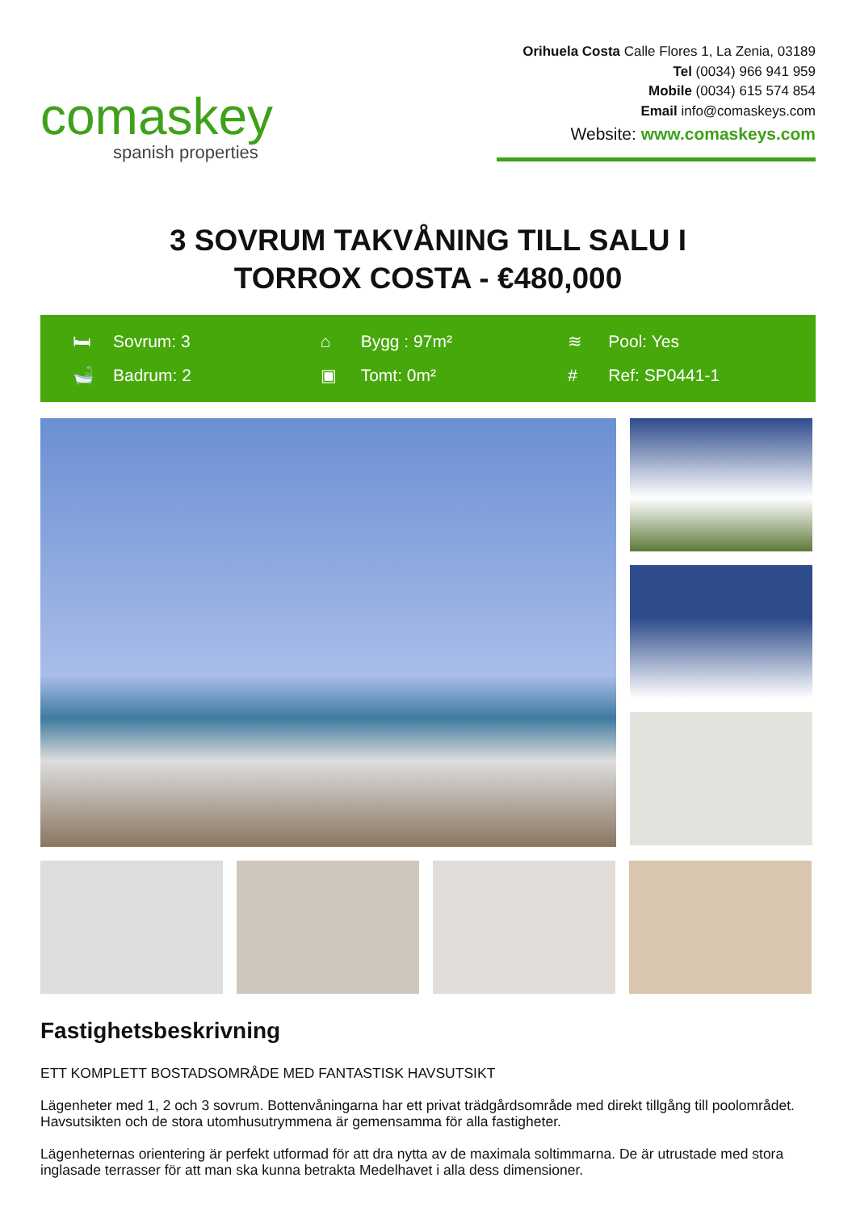comaskey
spanish properties
Orihuela Costa Calle Flores 1, La Zenia, 03189
Tel (0034) 966 941 959
Mobile (0034) 615 574 854
Email info@comaskeys.com
Website: www.comaskeys.com
3 SOVRUM TAKVÅNING TILL SALU I
TORROX COSTA - €480,000
🛏 Sovrum: 3
⌂ Bygg : 97m²
≋ Pool: Yes
🛁 Badrum: 2
▣ Tomt: 0m²
# Ref: SP0441-1
Fastighetsbeskrivning
ETT KOMPLETT BOSTADSOMRÅDE MED FANTASTISK HAVSUTSIKT
Lägenheter med 1, 2 och 3 sovrum. Bottenvåningarna har ett privat trädgårdsområde med direkt tillgång till poolområdet. Havsutsikten och de stora utomhusutrymmena är gemensamma för alla fastigheter.
Lägenheternas orientering är perfekt utformad för att dra nytta av de maximala soltimmarna. De är utrustade med stora inglasade terrasser för att man ska kunna betrakta Medelhavet i alla dess dimensioner.